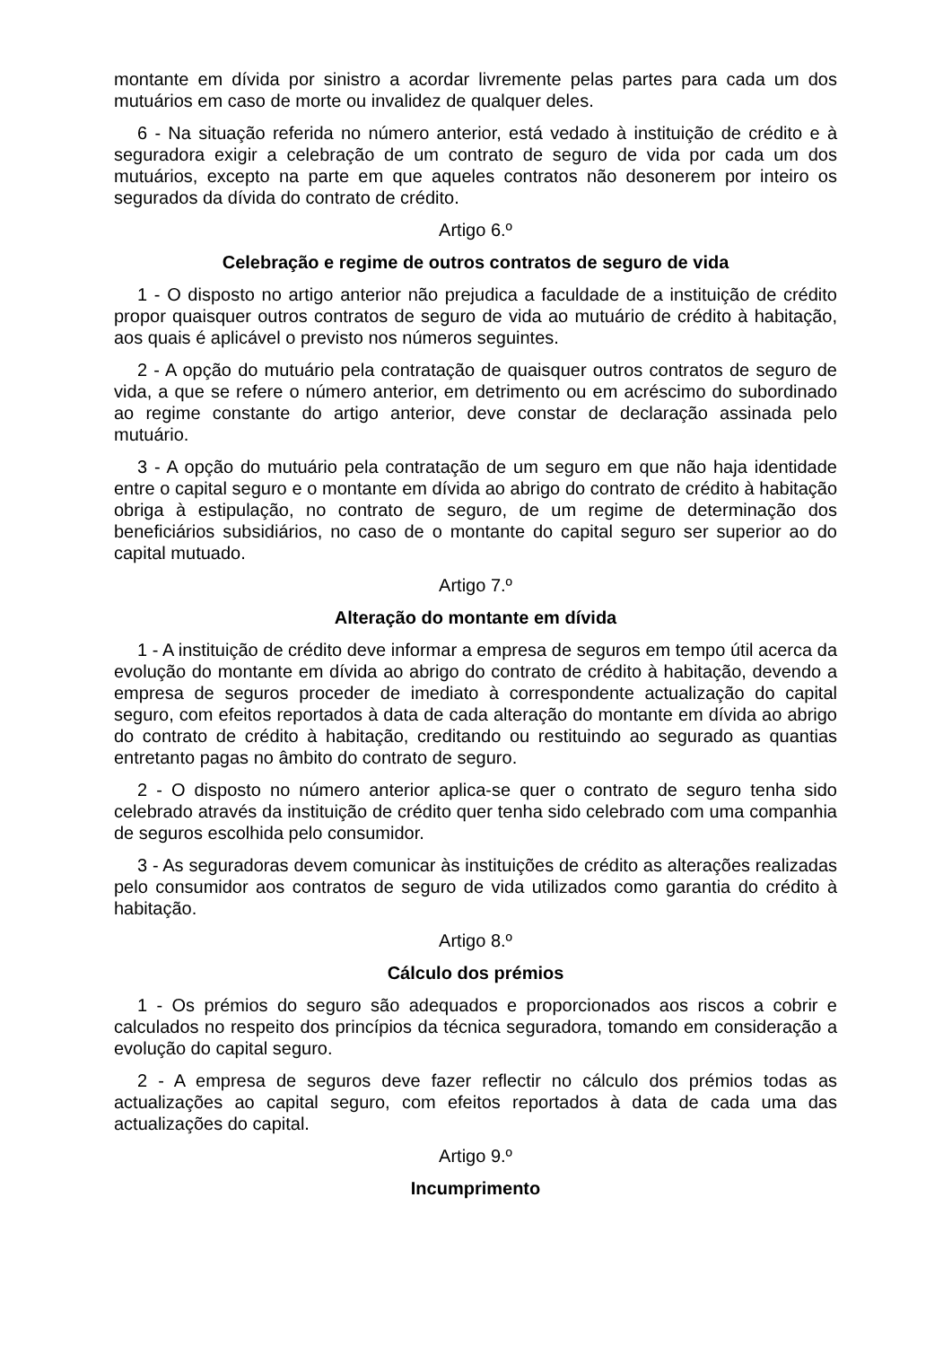montante em dívida por sinistro a acordar livremente pelas partes para cada um dos mutuários em caso de morte ou invalidez de qualquer deles.
6 - Na situação referida no número anterior, está vedado à instituição de crédito e à seguradora exigir a celebração de um contrato de seguro de vida por cada um dos mutuários, excepto na parte em que aqueles contratos não desonerem por inteiro os segurados da dívida do contrato de crédito.
Artigo 6.º
Celebração e regime de outros contratos de seguro de vida
1 - O disposto no artigo anterior não prejudica a faculdade de a instituição de crédito propor quaisquer outros contratos de seguro de vida ao mutuário de crédito à habitação, aos quais é aplicável o previsto nos números seguintes.
2 - A opção do mutuário pela contratação de quaisquer outros contratos de seguro de vida, a que se refere o número anterior, em detrimento ou em acréscimo do subordinado ao regime constante do artigo anterior, deve constar de declaração assinada pelo mutuário.
3 - A opção do mutuário pela contratação de um seguro em que não haja identidade entre o capital seguro e o montante em dívida ao abrigo do contrato de crédito à habitação obriga à estipulação, no contrato de seguro, de um regime de determinação dos beneficiários subsidiários, no caso de o montante do capital seguro ser superior ao do capital mutuado.
Artigo 7.º
Alteração do montante em dívida
1 - A instituição de crédito deve informar a empresa de seguros em tempo útil acerca da evolução do montante em dívida ao abrigo do contrato de crédito à habitação, devendo a empresa de seguros proceder de imediato à correspondente actualização do capital seguro, com efeitos reportados à data de cada alteração do montante em dívida ao abrigo do contrato de crédito à habitação, creditando ou restituindo ao segurado as quantias entretanto pagas no âmbito do contrato de seguro.
2 - O disposto no número anterior aplica-se quer o contrato de seguro tenha sido celebrado através da instituição de crédito quer tenha sido celebrado com uma companhia de seguros escolhida pelo consumidor.
3 - As seguradoras devem comunicar às instituições de crédito as alterações realizadas pelo consumidor aos contratos de seguro de vida utilizados como garantia do crédito à habitação.
Artigo 8.º
Cálculo dos prémios
1 - Os prémios do seguro são adequados e proporcionados aos riscos a cobrir e calculados no respeito dos princípios da técnica seguradora, tomando em consideração a evolução do capital seguro.
2 - A empresa de seguros deve fazer reflectir no cálculo dos prémios todas as actualizações ao capital seguro, com efeitos reportados à data de cada uma das actualizações do capital.
Artigo 9.º
Incumprimento